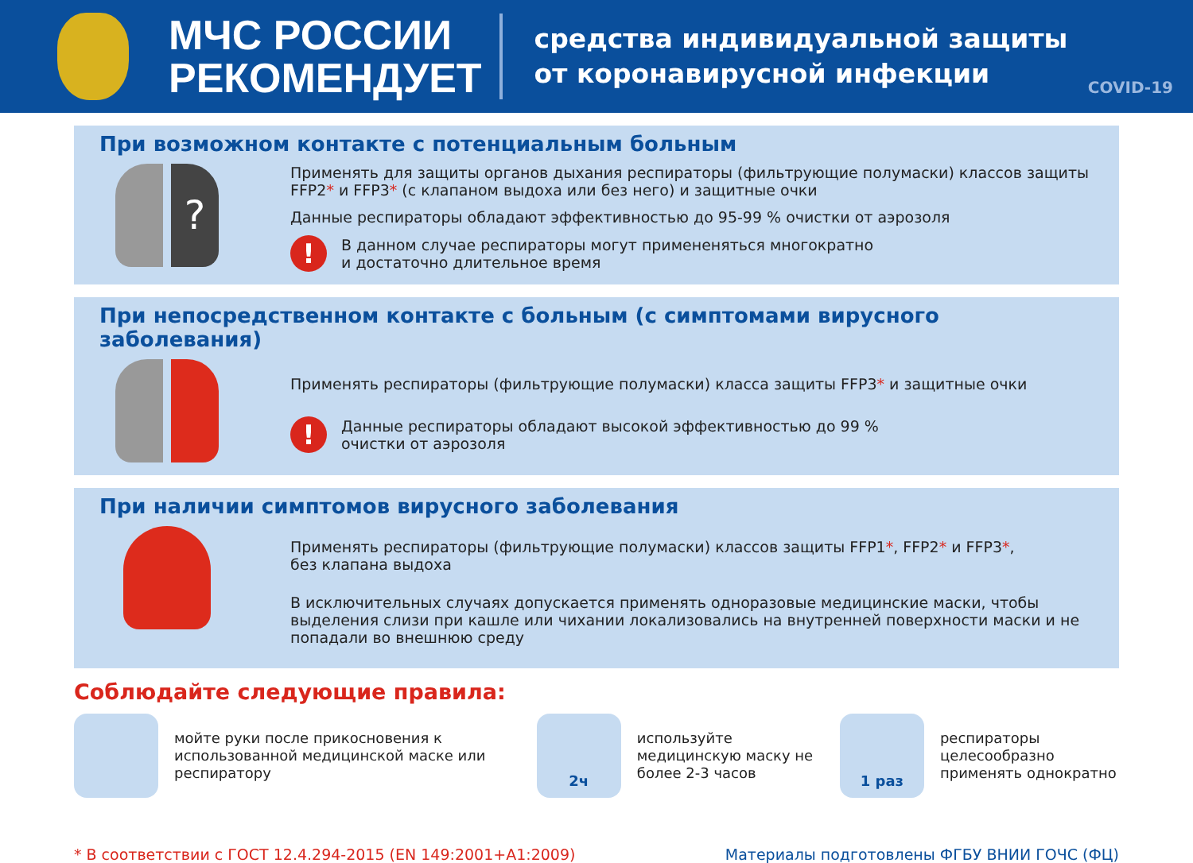МЧС РОССИИ
РЕКОМЕНДУЕТ
средства индивидуальной защиты
от коронавирусной инфекции
COVID-19
При возможном контакте с потенциальным больным
?
Применять для защиты органов дыхания респираторы (фильтрующие полумаски) классов защиты FFP2* и FFP3* (с клапаном выдоха или без него) и защитные очки
Данные респираторы обладают эффективностью до 95-99 % очистки от аэрозоля
! В данном случае респираторы могут примененяться многократно
и достаточно длительное время
При непосредственном контакте с больным (с симптомами вирусного заболевания)
Применять респираторы (фильтрующие полумаски) класса защиты FFP3* и защитные очки
! Данные респираторы обладают высокой эффективностью до 99 %
очистки от аэрозоля
При наличии симптомов вирусного заболевания
Применять респираторы (фильтрующие полумаски) классов защиты FFP1*, FFP2* и FFP3*,
без клапана выдоха
В исключительных случаях допускается применять одноразовые медицинские маски, чтобы выделения слизи при кашле или чихании локализовались на внутренней поверхности маски и не попадали во внешнюю среду
Соблюдайте следующие правила:
мойте руки после прикосновения к использованной медицинской маске или респиратору
2ч
используйте медицинскую маску не более 2-3 часов
1 раз
респираторы целесообразно применять однократно
* В соответствии с ГОСТ 12.4.294-2015 (EN 149:2001+A1:2009) Материалы подготовлены ФГБУ ВНИИ ГОЧС (ФЦ)